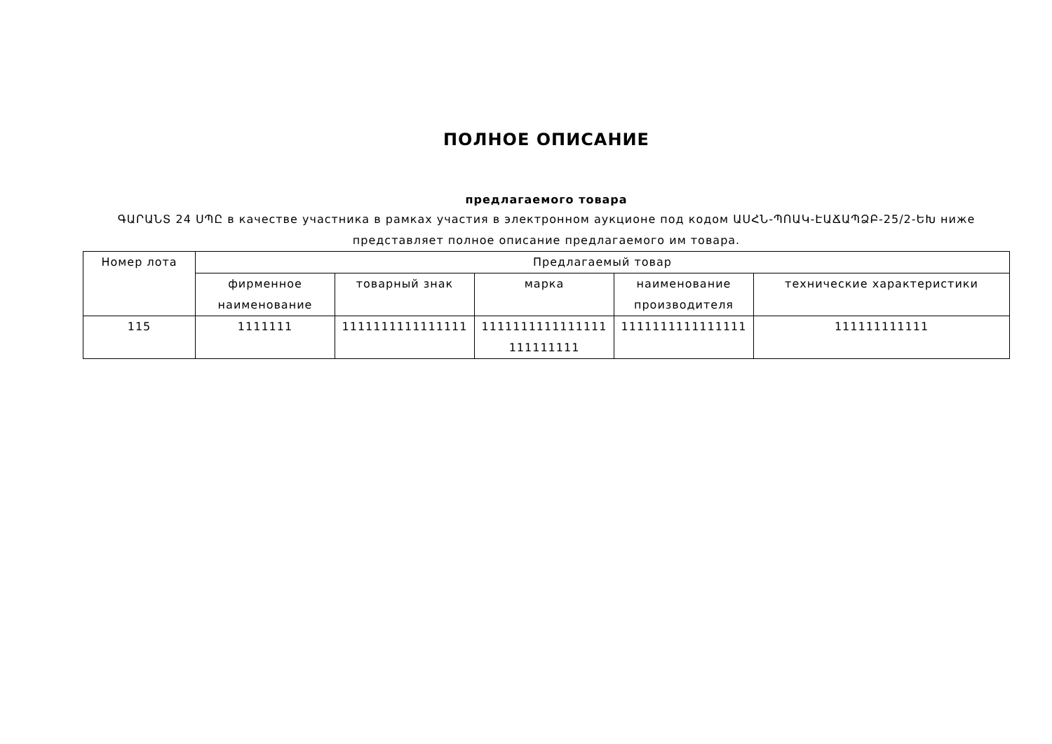ПОЛНОЕ ОПИСАНИЕ
предлагаемого товара
ԳԱՐԱՆՏ 24 ՍՊԸ в качестве участника в рамках участия в электронном аукционе под кодом ԱՍՀՆ-ՊՈԱԿ-ԷԱՃԱՊՁԲ-25/2-ԵԽ ниже представляет полное описание предлагаемого им товара.
| Номер лота | Предлагаемый товар | | | | |
| --- | --- | --- | --- | --- | --- |
| | фирменное наименование | товарный знак | марка | наименование производителя | технические характеристики |
| 115 | 1111111 | 1111111111111111 | 1111111111111111 111111111 | 1111111111111111 | 111111111111 |